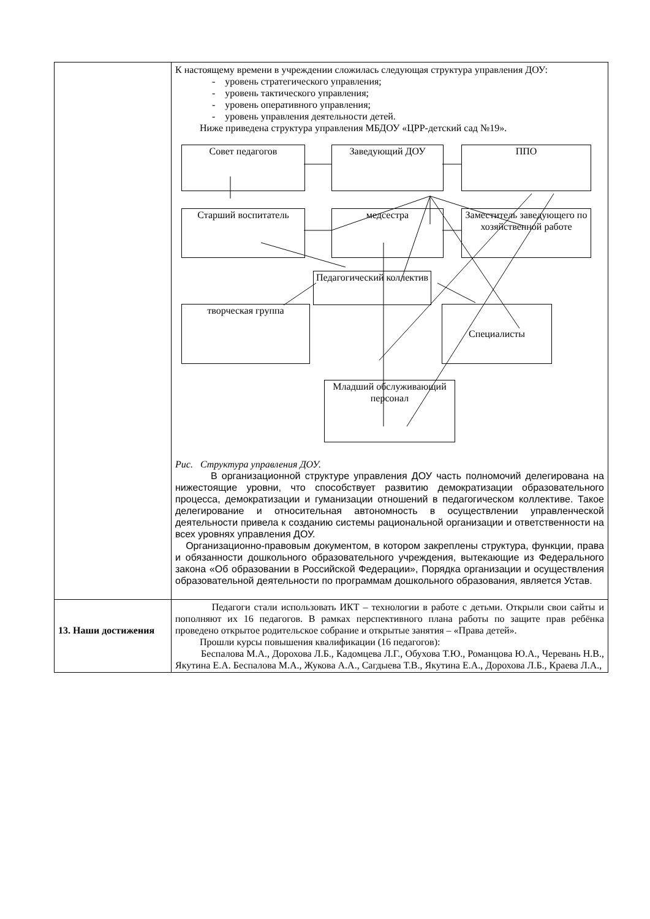| | К настоящему времени в учреждении сложилась следующая структура управления ДОУ: - уровень стратегического управления; - уровень тактического управления; - уровень оперативного управления; - уровень управления деятельности детей. Ниже приведена структура управления МБДОУ «ЦРР-детский сад №19». Совет педагогов Заведующий ДОУ ППО Старший воспитатель медсестра Заместитель заведующего по хозяйственной работе Педагогический коллектив творческая группа Специалисты Младший обслуживающий персонал Рис. Структура управления ДОУ. В организационной структуре управления ДОУ часть полномочий делегирована на нижестоящие уровни, что способствует развитию демократизации образовательного процесса, демократизации и гуманизации отношений в педагогическом коллективе. Такое делегирование и относительная автономность в осуществлении управленческой деятельности привела к созданию системы рациональной организации и ответственности на всех уровнях управления ДОУ. Организационно-правовым документом, в котором закреплены структура, функции, права и обязанности дошкольного образовательного учреждения, вытекающие из Федерального закона «Об образовании в Российской Федерации», Порядка организации и осуществления образовательной деятельности по программам дошкольного образования, является Устав. |
| 13. Наши достижения | Педагоги стали использовать ИКТ – технологии в работе с детьми. Открыли свои сайты и пополняют их 16 педагогов. В рамках перспективного плана работы по защите прав ребёнка проведено открытое родительское собрание и открытые занятия – «Права детей». Прошли курсы повышения квалификации (16 педагогов): Беспалова М.А., Дорохова Л.Б., Кадомцева Л.Г., Обухова Т.Ю., Романцова Ю.А., Черевань Н.В., Якутина Е.А. Беспалова М.А., Жукова А.А., Сагдыева Т.В., Якутина Е.А., Дорохова Л.Б., Краева Л.А., |